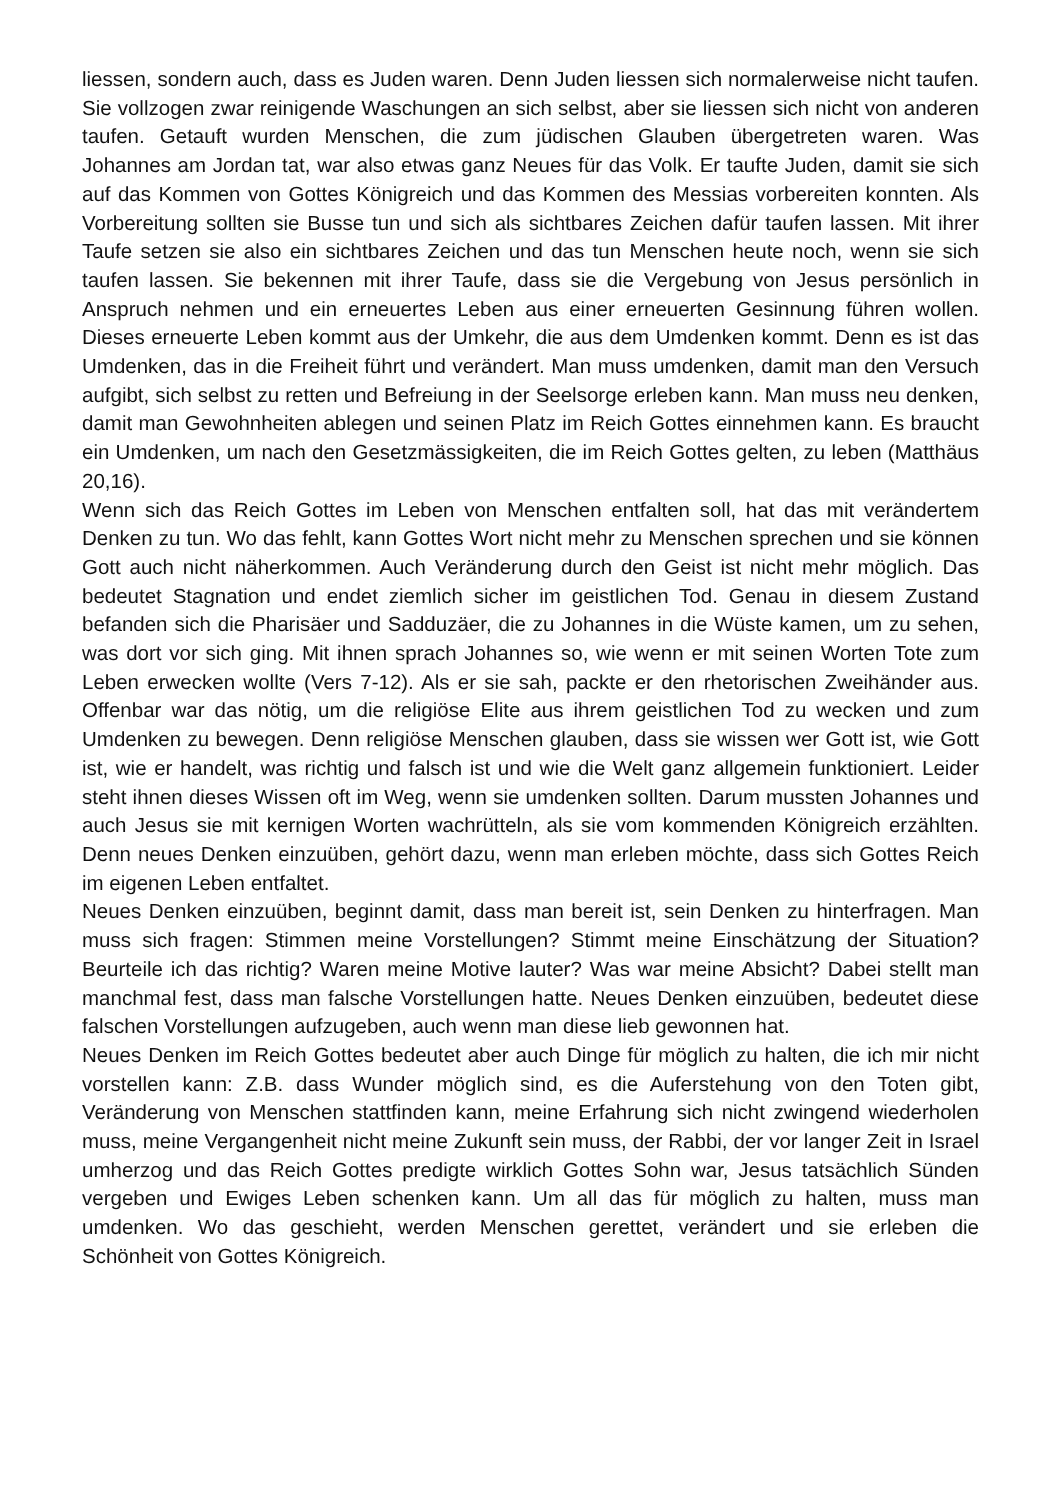liessen, sondern auch, dass es Juden waren. Denn Juden liessen sich normalerweise nicht taufen. Sie vollzogen zwar reinigende Waschungen an sich selbst, aber sie liessen sich nicht von anderen taufen. Getauft wurden Menschen, die zum jüdischen Glauben übergetreten waren. Was Johannes am Jordan tat, war also etwas ganz Neues für das Volk. Er taufte Juden, damit sie sich auf das Kommen von Gottes Königreich und das Kommen des Messias vorbereiten konnten. Als Vorbereitung sollten sie Busse tun und sich als sichtbares Zeichen dafür taufen lassen. Mit ihrer Taufe setzen sie also ein sichtbares Zeichen und das tun Menschen heute noch, wenn sie sich taufen lassen. Sie bekennen mit ihrer Taufe, dass sie die Vergebung von Jesus persönlich in Anspruch nehmen und ein erneuertes Leben aus einer erneuerten Gesinnung führen wollen. Dieses erneuerte Leben kommt aus der Umkehr, die aus dem Umdenken kommt. Denn es ist das Umdenken, das in die Freiheit führt und verändert. Man muss umdenken, damit man den Versuch aufgibt, sich selbst zu retten und Befreiung in der Seelsorge erleben kann. Man muss neu denken, damit man Gewohnheiten ablegen und seinen Platz im Reich Gottes einnehmen kann. Es braucht ein Umdenken, um nach den Gesetzmässigkeiten, die im Reich Gottes gelten, zu leben (Matthäus 20,16).
Wenn sich das Reich Gottes im Leben von Menschen entfalten soll, hat das mit verändertem Denken zu tun. Wo das fehlt, kann Gottes Wort nicht mehr zu Menschen sprechen und sie können Gott auch nicht näherkommen. Auch Veränderung durch den Geist ist nicht mehr möglich. Das bedeutet Stagnation und endet ziemlich sicher im geistlichen Tod. Genau in diesem Zustand befanden sich die Pharisäer und Sadduzäer, die zu Johannes in die Wüste kamen, um zu sehen, was dort vor sich ging. Mit ihnen sprach Johannes so, wie wenn er mit seinen Worten Tote zum Leben erwecken wollte (Vers 7-12). Als er sie sah, packte er den rhetorischen Zweihänder aus. Offenbar war das nötig, um die religiöse Elite aus ihrem geistlichen Tod zu wecken und zum Umdenken zu bewegen. Denn religiöse Menschen glauben, dass sie wissen wer Gott ist, wie Gott ist, wie er handelt, was richtig und falsch ist und wie die Welt ganz allgemein funktioniert. Leider steht ihnen dieses Wissen oft im Weg, wenn sie umdenken sollten. Darum mussten Johannes und auch Jesus sie mit kernigen Worten wachrütteln, als sie vom kommenden Königreich erzählten. Denn neues Denken einzuüben, gehört dazu, wenn man erleben möchte, dass sich Gottes Reich im eigenen Leben entfaltet.
Neues Denken einzuüben, beginnt damit, dass man bereit ist, sein Denken zu hinterfragen. Man muss sich fragen: Stimmen meine Vorstellungen? Stimmt meine Einschätzung der Situation? Beurteile ich das richtig? Waren meine Motive lauter? Was war meine Absicht? Dabei stellt man manchmal fest, dass man falsche Vorstellungen hatte. Neues Denken einzuüben, bedeutet diese falschen Vorstellungen aufzugeben, auch wenn man diese lieb gewonnen hat.
Neues Denken im Reich Gottes bedeutet aber auch Dinge für möglich zu halten, die ich mir nicht vorstellen kann: Z.B. dass Wunder möglich sind, es die Auferstehung von den Toten gibt, Veränderung von Menschen stattfinden kann, meine Erfahrung sich nicht zwingend wiederholen muss, meine Vergangenheit nicht meine Zukunft sein muss, der Rabbi, der vor langer Zeit in Israel umherzog und das Reich Gottes predigte wirklich Gottes Sohn war, Jesus tatsächlich Sünden vergeben und Ewiges Leben schenken kann. Um all das für möglich zu halten, muss man umdenken. Wo das geschieht, werden Menschen gerettet, verändert und sie erleben die Schönheit von Gottes Königreich.